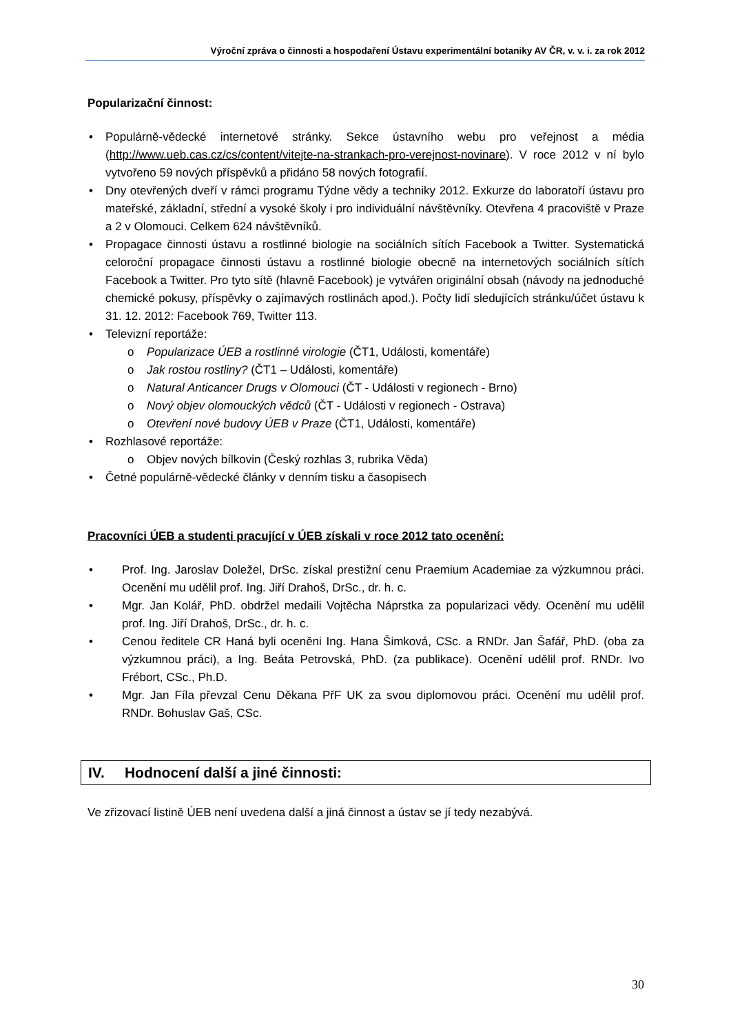Výroční zpráva o činnosti a hospodaření Ústavu experimentální botaniky AV ČR, v. v. i. za rok 2012
Popularizační činnost:
• Populárně-vědecké internetové stránky. Sekce ústavního webu pro veřejnost a média (http://www.ueb.cas.cz/cs/content/vitejte-na-strankach-pro-verejnost-novinare). V roce 2012 v ní bylo vytvořeno 59 nových příspěvků a přidáno 58 nových fotografií.
• Dny otevřených dveří v rámci programu Týdne vědy a techniky 2012. Exkurze do laboratoří ústavu pro mateřské, základní, střední a vysoké školy i pro individuální návštěvníky. Otevřena 4 pracoviště v Praze a 2 v Olomouci. Celkem 624 návštěvníků.
• Propagace činnosti ústavu a rostlinné biologie na sociálních sítích Facebook a Twitter. Systematická celoroční propagace činnosti ústavu a rostlinné biologie obecně na internetových sociálních sítích Facebook a Twitter. Pro tyto sítě (hlavně Facebook) je vytvářen originální obsah (návody na jednoduché chemické pokusy, příspěvky o zajímavých rostlinách apod.). Počty lidí sledujících stránku/účet ústavu k 31. 12. 2012: Facebook 769, Twitter 113.
• Televizní reportáže:
o Popularizace ÚEB a rostlinné virologie (ČT1, Události, komentáře)
o Jak rostou rostliny? (ČT1 – Události, komentáře)
o Natural Anticancer Drugs v Olomouci (ČT - Události v regionech - Brno)
o Nový objev olomouckých vědců (ČT - Události v regionech - Ostrava)
o Otevření nové budovy ÚEB v Praze (ČT1, Události, komentáře)
• Rozhlasové reportáže:
o Objev nových bílkovin (Český rozhlas 3, rubrika Věda)
• Četné populárně-vědecké články v denním tisku a časopisech
Pracovníci ÚEB a studenti pracující v ÚEB získali v roce 2012 tato ocenění:
• Prof. Ing. Jaroslav Doležel, DrSc. získal prestižní cenu Praemium Academiae za výzkumnou práci. Ocenění mu udělil prof. Ing. Jiří Drahoš, DrSc., dr. h. c.
• Mgr. Jan Kolář, PhD. obdržel medaili Vojtěcha Náprstka za popularizaci vědy. Ocenění mu udělil prof. Ing. Jiří Drahoš, DrSc., dr. h. c.
• Cenou ředitele CR Haná byli oceněni Ing. Hana Šimková, CSc. a RNDr. Jan Šafář, PhD. (oba za výzkumnou práci), a Ing. Beáta Petrovská, PhD. (za publikace). Ocenění udělil prof. RNDr. Ivo Frébort, CSc., Ph.D.
• Mgr. Jan Fíla převzal Cenu Děkana PřF UK za svou diplomovou práci. Ocenění mu udělil prof. RNDr. Bohuslav Gaš, CSc.
IV. Hodnocení další a jiné činnosti:
Ve zřizovací listině ÚEB není uvedena další a jiná činnost a ústav se jí tedy nezabývá.
30